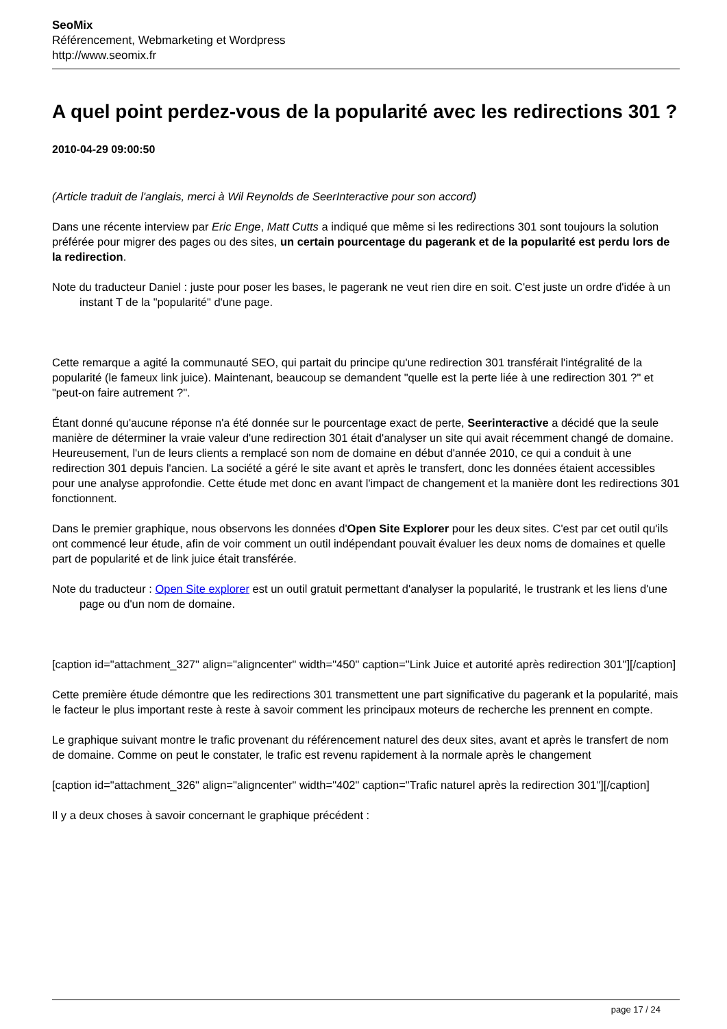SeoMix
Référencement, Webmarketing et Wordpress
http://www.seomix.fr
A quel point perdez-vous de la popularité avec les redirections 301 ?
2010-04-29 09:00:50
(Article traduit de l'anglais, merci à Wil Reynolds de SeerInteractive pour son accord)
Dans une récente interview par Eric Enge, Matt Cutts a indiqué que même si les redirections 301 sont toujours la solution préférée pour migrer des pages ou des sites, un certain pourcentage du pagerank et de la popularité est perdu lors de la redirection.
Note du traducteur Daniel : juste pour poser les bases, le pagerank ne veut rien dire en soit. C'est juste un ordre d'idée à un instant T de la "popularité" d'une page.
Cette remarque a agité la communauté SEO, qui partait du principe qu'une redirection 301 transférait l'intégralité de la popularité (le fameux link juice). Maintenant, beaucoup se demandent "quelle est la perte liée à une redirection 301 ?" et "peut-on faire autrement ?".
Étant donné qu'aucune réponse n'a été donnée sur le pourcentage exact de perte, Seerinteractive a décidé que la seule manière de déterminer la vraie valeur d'une redirection 301 était d'analyser un site qui avait récemment changé de domaine. Heureusement, l'un de leurs clients a remplacé son nom de domaine en début d'année 2010, ce qui a conduit à une redirection 301 depuis l'ancien. La société a géré le site avant et après le transfert, donc les données étaient accessibles pour une analyse approfondie. Cette étude met donc en avant l'impact de changement et la manière dont les redirections 301 fonctionnent.
Dans le premier graphique, nous observons les données d'Open Site Explorer pour les deux sites. C'est par cet outil qu'ils ont commencé leur étude, afin de voir comment un outil indépendant pouvait évaluer les deux noms de domaines et quelle part de popularité et de link juice était transférée.
Note du traducteur : Open Site explorer est un outil gratuit permettant d'analyser la popularité, le trustrank et les liens d'une page ou d'un nom de domaine.
[caption id="attachment_327" align="aligncenter" width="450" caption="Link Juice et autorité après redirection 301"][/caption]
Cette première étude démontre que les redirections 301 transmettent une part significative du pagerank et la popularité, mais le facteur le plus important reste à reste à savoir comment les principaux moteurs de recherche les prennent en compte.
Le graphique suivant montre le trafic provenant du référencement naturel des deux sites, avant et après le transfert de nom de domaine. Comme on peut le constater, le trafic est revenu rapidement à la normale après le changement
[caption id="attachment_326" align="aligncenter" width="402" caption="Trafic naturel après la redirection 301"][/caption]
Il y a deux choses à savoir concernant le graphique précédent :
page 17 / 24